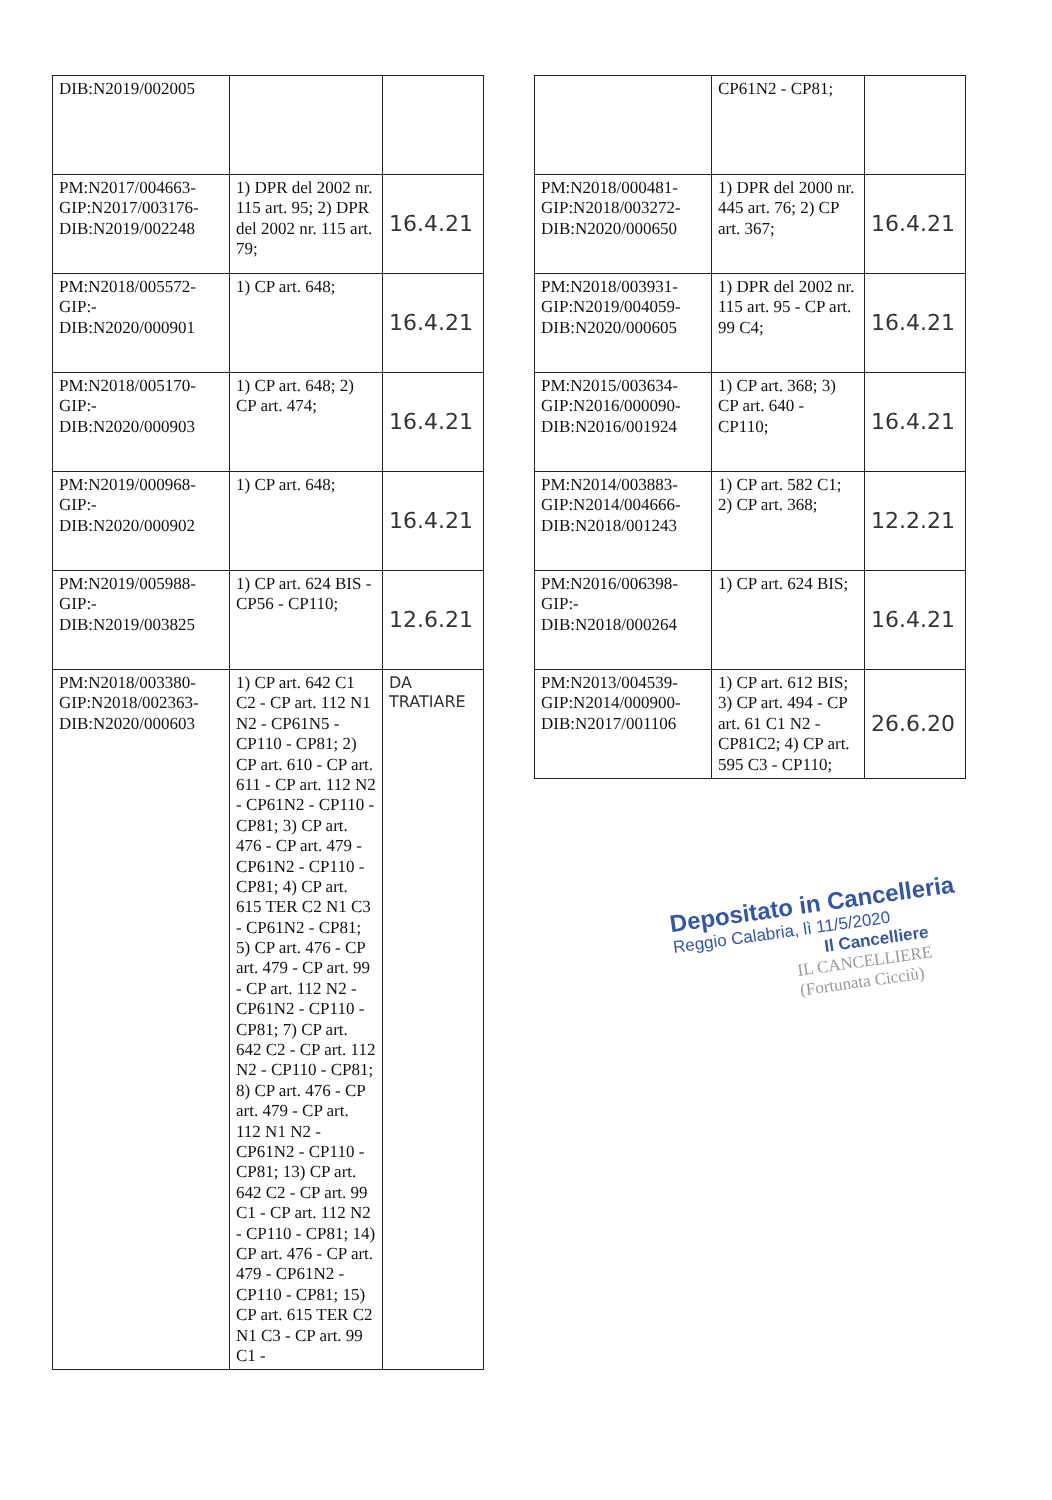| DIB:N2019/002005 | | |
| PM:N2017/004663-GIP:N2017/003176-DIB:N2019/002248 | 1) DPR del 2002 nr. 115 art. 95; 2) DPR del 2002 nr. 115 art. 79; | 16.4.21 |
| PM:N2018/005572-GIP:-DIB:N2020/000901 | 1) CP art. 648; | 16.4.21 |
| PM:N2018/005170-GIP:-DIB:N2020/000903 | 1) CP art. 648; 2) CP art. 474; | 16.4.21 |
| PM:N2019/000968-GIP:-DIB:N2020/000902 | 1) CP art. 648; | 16.4.21 |
| PM:N2019/005988-GIP:-DIB:N2019/003825 | 1) CP art. 624 BIS - CP56 - CP110; | 12.6.21 |
| PM:N2018/003380-GIP:N2018/002363-DIB:N2020/000603 | 1) CP art. 642 C1 C2 - CP art. 112 N1 N2 - CP61N5 - CP110 - CP81; 2) CP art. 610 - CP art. 611 - CP art. 112 N2 - CP61N2 - CP110 - CP81; 3) CP art. 476 - CP art. 479 - CP61N2 - CP110 - CP81; 4) CP art. 615 TER C2 N1 C3 - CP61N2 - CP81; 5) CP art. 476 - CP art. 479 - CP art. 99 - CP art. 112 N2 - CP61N2 - CP110 - CP81; 7) CP art. 642 C2 - CP art. 112 N2 - CP110 - CP81; 8) CP art. 476 - CP art. 479 - CP art. 112 N1 N2 - CP61N2 - CP110 - CP81; 13) CP art. 642 C2 - CP art. 99 C1 - CP art. 112 N2 - CP110 - CP81; 14) CP art. 476 - CP art. 479 - CP61N2 - CP110 - CP81; 15) CP art. 615 TER C2 N1 C3 - CP art. 99 C1 - | DA TRATIARE |
| | CP61N2 - CP81; | |
| PM:N2018/000481-GIP:N2018/003272-DIB:N2020/000650 | 1) DPR del 2000 nr. 445 art. 76; 2) CP art. 367; | 16.4.21 |
| PM:N2018/003931-GIP:N2019/004059-DIB:N2020/000605 | 1) DPR del 2002 nr. 115 art. 95 - CP art. 99 C4; | 16.4.21 |
| PM:N2015/003634-GIP:N2016/000090-DIB:N2016/001924 | 1) CP art. 368; 3) CP art. 640 - CP110; | 16.4.21 |
| PM:N2014/003883-GIP:N2014/004666-DIB:N2018/001243 | 1) CP art. 582 C1; 2) CP art. 368; | 12.2.21 |
| PM:N2016/006398-GIP:-DIB:N2018/000264 | 1) CP art. 624 BIS; | 16.4.21 |
| PM:N2013/004539-GIP:N2014/000900-DIB:N2017/001106 | 1) CP art. 612 BIS; 3) CP art. 494 - CP art. 61 C1 N2 - CP81C2; 4) CP art. 595 C3 - CP110; | 26.6.20 |
Depositato in Cancelleria
Reggio Calabria, lì 11/5/2020
Il Cancelliere
IL CANCELLIERE
(Fortunata Cicciù)